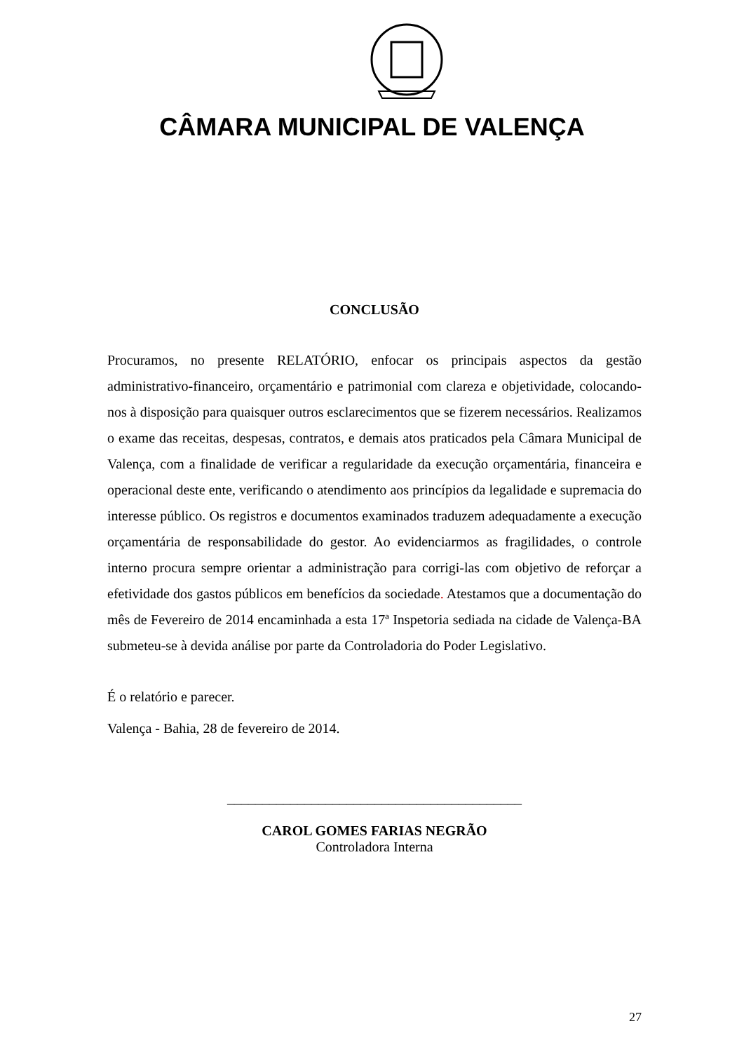CÂMARA MUNICIPAL DE VALENÇA
CONCLUSÃO
Procuramos, no presente RELATÓRIO, enfocar os principais aspectos da gestão administrativo-financeiro, orçamentário e patrimonial com clareza e objetividade, colocando-nos à disposição para quaisquer outros esclarecimentos que se fizerem necessários. Realizamos o exame das receitas, despesas, contratos, e demais atos praticados pela Câmara Municipal de Valença, com a finalidade de verificar a regularidade da execução orçamentária, financeira e operacional deste ente, verificando o atendimento aos princípios da legalidade e supremacia do interesse público. Os registros e documentos examinados traduzem adequadamente a execução orçamentária de responsabilidade do gestor. Ao evidenciarmos as fragilidades, o controle interno procura sempre orientar a administração para corrigi-las com objetivo de reforçar a efetividade dos gastos públicos em benefícios da sociedade. Atestamos que a documentação do mês de Fevereiro de 2014 encaminhada a esta 17ª Inspetoria sediada na cidade de Valença-BA submeteu-se à devida análise por parte da Controladoria do Poder Legislativo.
É o relatório e parecer.
Valença - Bahia, 28 de fevereiro de 2014.
__________________________________________
CAROL GOMES FARIAS NEGRÃO
Controladora Interna
27